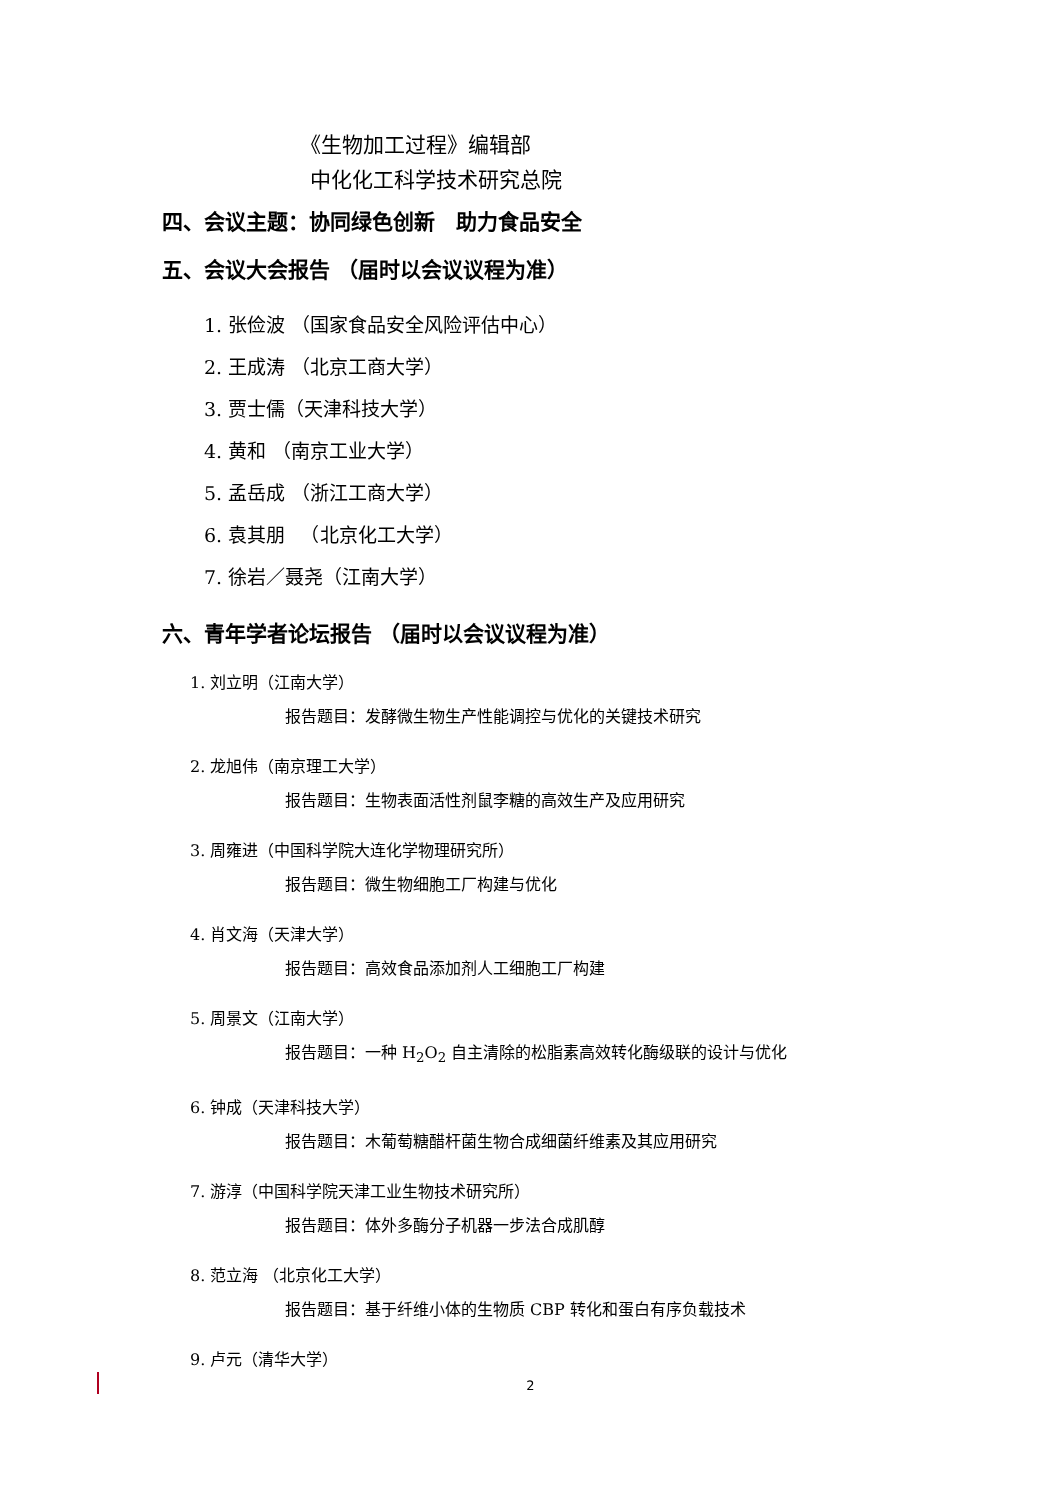《生物加工过程》编辑部
中化化工科学技术研究总院
四、会议主题：协同绿色创新　助力食品安全
五、会议大会报告 （届时以会议议程为准）
1. 张俭波 （国家食品安全风险评估中心）
2. 王成涛 （北京工商大学）
3. 贾士儒（天津科技大学）
4. 黄和 （南京工业大学）
5. 孟岳成 （浙江工商大学）
6. 袁其朋 　（北京化工大学）
7. 徐岩／聂尧（江南大学）
六、青年学者论坛报告 （届时以会议议程为准）
1. 刘立明（江南大学）
报告题目：发酵微生物生产性能调控与优化的关键技术研究
2. 龙旭伟（南京理工大学）
报告题目：生物表面活性剂鼠李糖的高效生产及应用研究
3. 周雍进（中国科学院大连化学物理研究所）
报告题目：微生物细胞工厂构建与优化
4. 肖文海（天津大学）
报告题目：高效食品添加剂人工细胞工厂构建
5. 周景文（江南大学）
报告题目：一种 H<sub>2</sub>O<sub>2</sub> 自主清除的松脂素高效转化酶级联的设计与优化
6. 钟成（天津科技大学）
报告题目：木葡萄糖醋杆菌生物合成细菌纤维素及其应用研究
7. 游淳（中国科学院天津工业生物技术研究所）
报告题目：体外多酶分子机器一步法合成肌醇
8. 范立海 （北京化工大学）
报告题目：基于纤维小体的生物质 CBP 转化和蛋白有序负载技术
9. 卢元（清华大学）
2